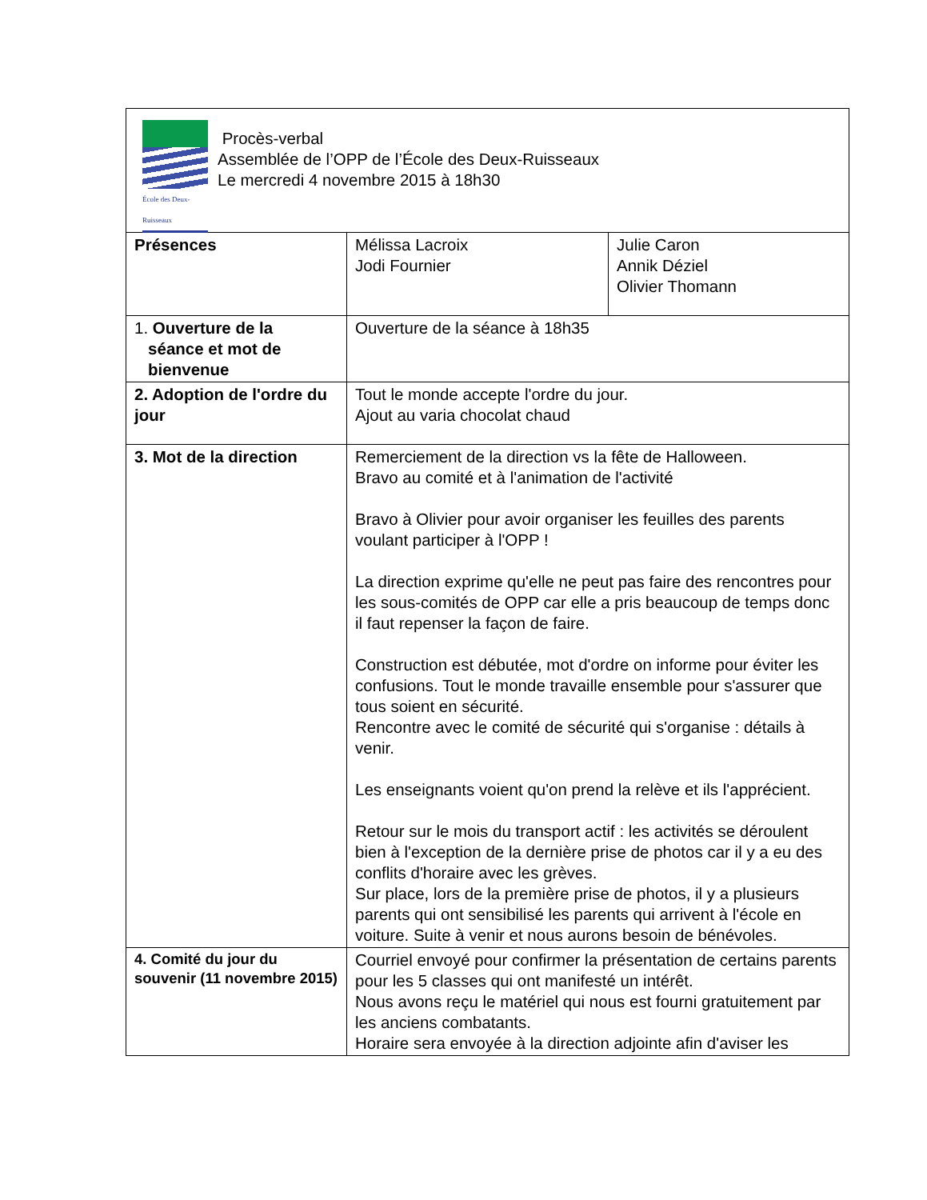| École des Deux-Ruisseaux Procès-verbal Assemblée de l’OPP de l’École des Deux-Ruisseaux Le mercredi 4 novembre 2015 à 18h30 | | |
| Présences | Mélissa Lacroix Jodi Fournier | Julie Caron Annik Déziel Olivier Thomann |
| 1. Ouverture de la séance et mot de bienvenue | Ouverture de la séance à 18h35 | |
| 2. Adoption de l'ordre du jour | Tout le monde accepte l'ordre du jour. Ajout au varia chocolat chaud | |
| 3. Mot de la direction | Remerciement de la direction vs la fête de Halloween. Bravo au comité et à l'animation de l'activité Bravo à Olivier pour avoir organiser les feuilles des parents voulant participer à l'OPP ! La direction exprime qu'elle ne peut pas faire des rencontres pour les sous-comités de OPP car elle a pris beaucoup de temps donc il faut repenser la façon de faire. Construction est débutée, mot d'ordre on informe pour éviter les confusions. Tout le monde travaille ensemble pour s'assurer que tous soient en sécurité. Rencontre avec le comité de sécurité qui s'organise : détails à venir. Les enseignants voient qu'on prend la relève et ils l'apprécient. Retour sur le mois du transport actif : les activités se déroulent bien à l'exception de la dernière prise de photos car il y a eu des conflits d'horaire avec les grèves. Sur place, lors de la première prise de photos, il y a plusieurs parents qui ont sensibilisé les parents qui arrivent à l'école en voiture. Suite à venir et nous aurons besoin de bénévoles. | |
| 4. Comité du jour du souvenir (11 novembre 2015) | Courriel envoyé pour confirmer la présentation de certains parents pour les 5 classes qui ont manifesté un intérêt. Nous avons reçu le matériel qui nous est fourni gratuitement par les anciens combatants. Horaire sera envoyée à la direction adjointe afin d'aviser les | |